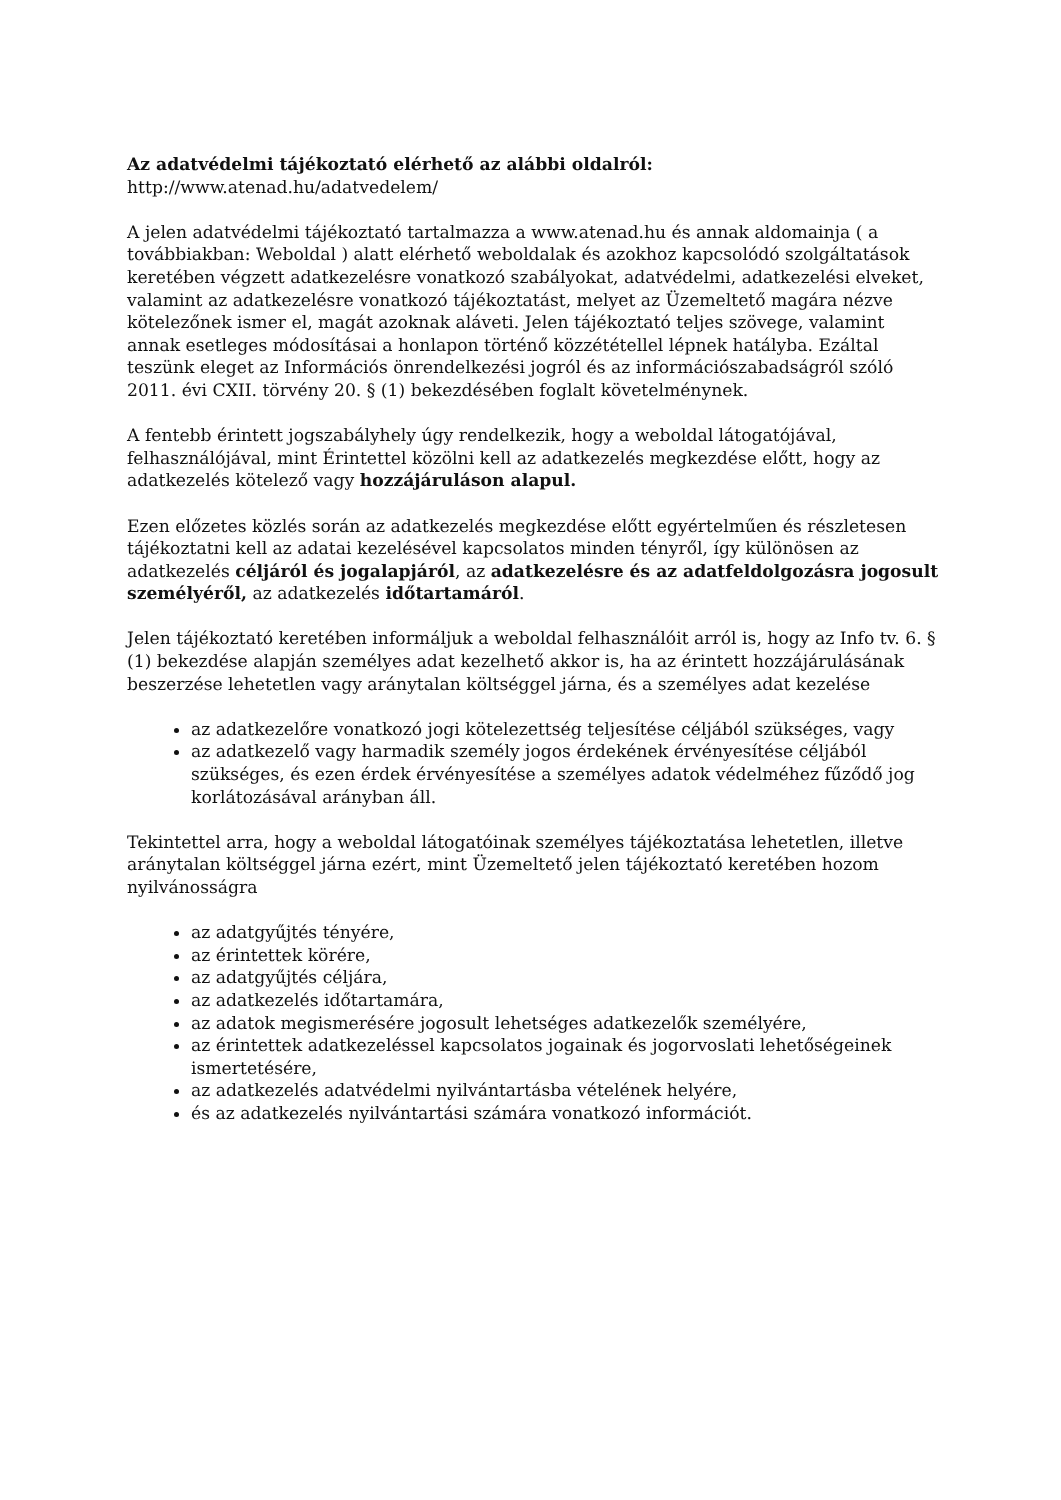Az adatvédelmi tájékoztató elérhető az alábbi oldalról:
http://www.atenad.hu/adatvedelem/
A jelen adatvédelmi tájékoztató tartalmazza a www.atenad.hu és annak aldomainja ( a továbbiakban: Weboldal ) alatt elérhető weboldalak és azokhoz kapcsolódó szolgáltatások keretében végzett adatkezelésre vonatkozó szabályokat, adatvédelmi, adatkezelési elveket, valamint az adatkezelésre vonatkozó tájékoztatást, melyet az Üzemeltető magára nézve kötelezőnek ismer el, magát azoknak aláveti. Jelen tájékoztató teljes szövege, valamint annak esetleges módosításai a honlapon történő közzététellel lépnek hatályba. Ezáltal teszünk eleget az Információs önrendelkezési jogról és az információszabadságról szóló 2011. évi CXII. törvény 20. § (1) bekezdésében foglalt követelménynek.
A fentebb érintett jogszabályhely úgy rendelkezik, hogy a weboldal látogatójával, felhasználójával, mint Érintettel közölni kell az adatkezelés megkezdése előtt, hogy az adatkezelés kötelező vagy hozzájáruláson alapul.
Ezen előzetes közlés során az adatkezelés megkezdése előtt egyértelműen és részletesen tájékoztatni kell az adatai kezelésével kapcsolatos minden tényről, így különösen az adatkezelés céljáról és jogalapjáról, az adatkezelésre és az adatfeldolgozásra jogosult személyéről, az adatkezelés időtartamáról.
Jelen tájékoztató keretében informáljuk a weboldal felhasználóit arról is, hogy az Info tv. 6. § (1) bekezdése alapján személyes adat kezelhető akkor is, ha az érintett hozzájárulásának beszerzése lehetetlen vagy aránytalan költséggel járna, és a személyes adat kezelése
az adatkezelőre vonatkozó jogi kötelezettség teljesítése céljából szükséges, vagy
az adatkezelő vagy harmadik személy jogos érdekének érvényesítése céljából szükséges, és ezen érdek érvényesítése a személyes adatok védelméhez fűződő jog korlátozásával arányban áll.
Tekintettel arra, hogy a weboldal látogatóinak személyes tájékoztatása lehetetlen, illetve aránytalan költséggel járna ezért, mint Üzemeltető jelen tájékoztató keretében hozom nyilvánosságra
az adatgyűjtés tényére,
az érintettek körére,
az adatgyűjtés céljára,
az adatkezelés időtartamára,
az adatok megismerésére jogosult lehetséges adatkezelők személyére,
az érintettek adatkezeléssel kapcsolatos jogainak és jogorvoslati lehetőségeinek ismertetésére,
az adatkezelés adatvédelmi nyilvántartásba vételének helyére,
és az adatkezelés nyilvántartási számára vonatkozó információt.